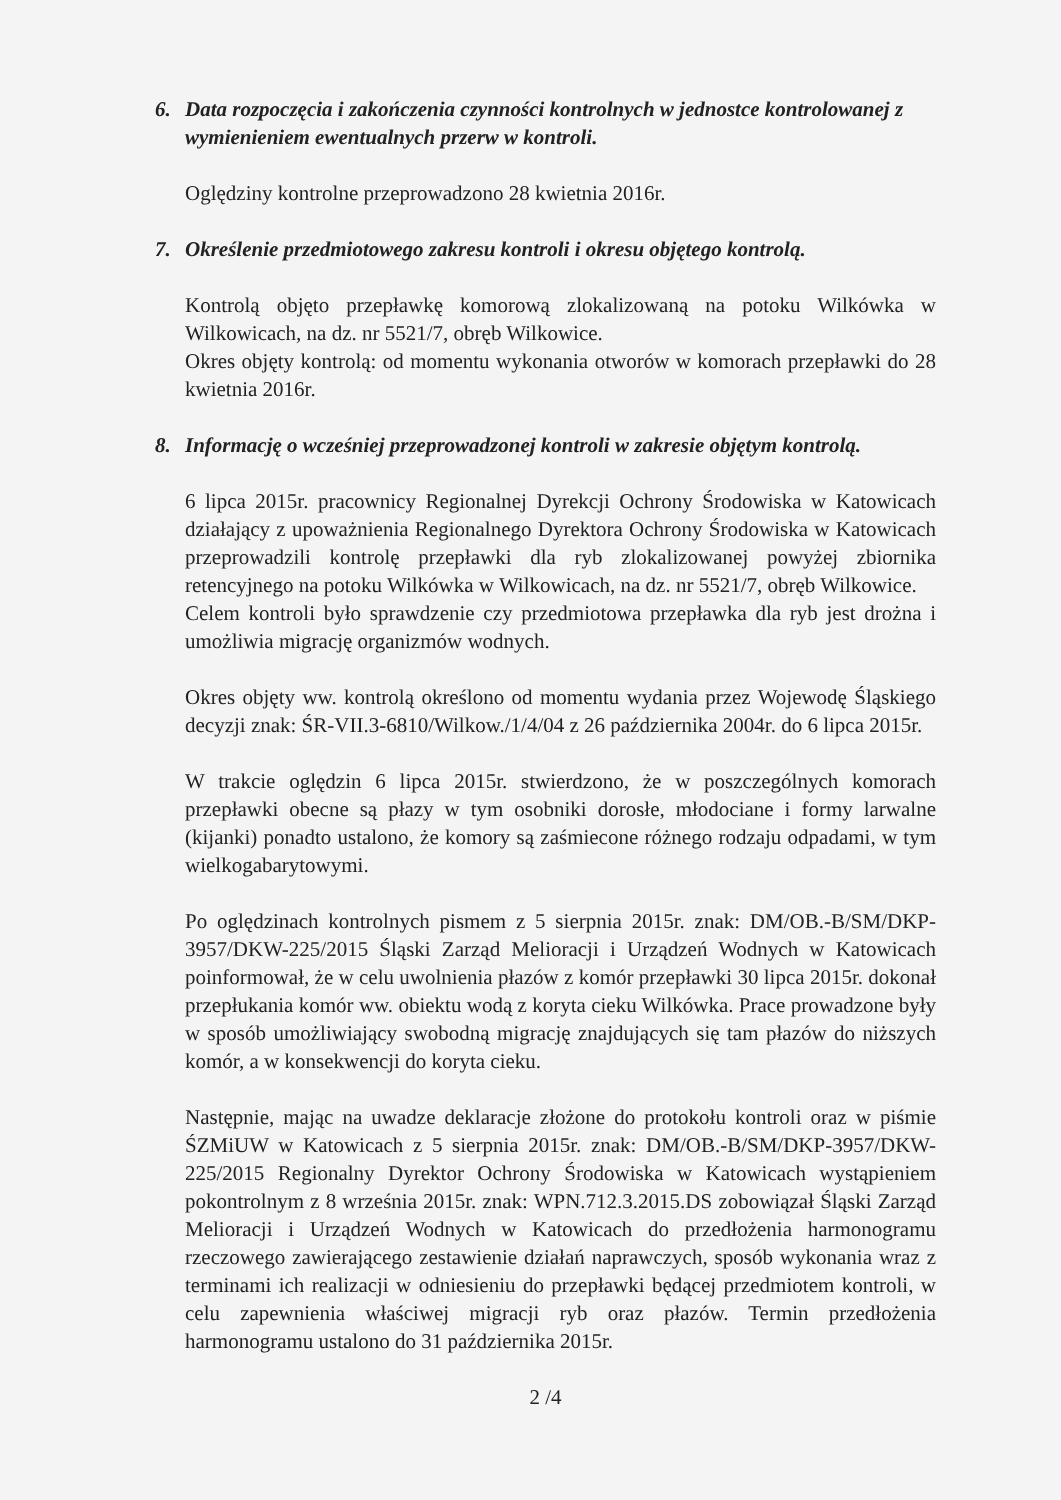6. Data rozpoczęcia i zakończenia czynności kontrolnych w jednostce kontrolowanej z wymienieniem ewentualnych przerw w kontroli.
Oględziny kontrolne przeprowadzono 28 kwietnia 2016r.
7. Określenie przedmiotowego zakresu kontroli i okresu objętego kontrolą.
Kontrolą objęto przepławkę komorową zlokalizowaną na potoku Wilkówka w Wilkowicach, na dz. nr 5521/7, obręb Wilkowice.
Okres objęty kontrolą: od momentu wykonania otworów w komorach przepławki do 28 kwietnia 2016r.
8. Informację o wcześniej przeprowadzonej kontroli w zakresie objętym kontrolą.
6 lipca 2015r. pracownicy Regionalnej Dyrekcji Ochrony Środowiska w Katowicach działający z upoważnienia Regionalnego Dyrektora Ochrony Środowiska w Katowicach przeprowadzili kontrolę przepławki dla ryb zlokalizowanej powyżej zbiornika retencyjnego na potoku Wilkówka w Wilkowicach, na dz. nr 5521/7, obręb Wilkowice.
Celem kontroli było sprawdzenie czy przedmiotowa przepławka dla ryb jest drożna i umożliwia migrację organizmów wodnych.
Okres objęty ww. kontrolą określono od momentu wydania przez Wojewodę Śląskiego decyzji znak: ŚR-VII.3-6810/Wilkow./1/4/04 z 26 października 2004r. do 6 lipca 2015r.
W trakcie oględzin 6 lipca 2015r. stwierdzono, że w poszczególnych komorach przepławki obecne są płazy w tym osobniki dorosłe, młodociane i formy larwalne (kijanki) ponadto ustalono, że komory są zaśmiecone różnego rodzaju odpadami, w tym wielkogabarytowymi.
Po oględzinach kontrolnych pismem z 5 sierpnia 2015r. znak: DM/OB.-B/SM/DKP-3957/DKW-225/2015 Śląski Zarząd Melioracji i Urządzeń Wodnych w Katowicach poinformował, że w celu uwolnienia płazów z komór przepławki 30 lipca 2015r. dokonał przepłukania komór ww. obiektu wodą z koryta cieku Wilkówka. Prace prowadzone były w sposób umożliwiający swobodną migrację znajdujących się tam płazów do niższych komór, a w konsekwencji do koryta cieku.
Następnie, mając na uwadze deklaracje złożone do protokołu kontroli oraz w piśmie ŚZMiUW w Katowicach z 5 sierpnia 2015r. znak: DM/OB.-B/SM/DKP-3957/DKW-225/2015 Regionalny Dyrektor Ochrony Środowiska w Katowicach wystąpieniem pokontrolnym z 8 września 2015r. znak: WPN.712.3.2015.DS zobowiązał Śląski Zarząd Melioracji i Urządzeń Wodnych w Katowicach do przedłożenia harmonogramu rzeczowego zawierającego zestawienie działań naprawczych, sposób wykonania wraz z terminami ich realizacji w odniesieniu do przepławki będącej przedmiotem kontroli, w celu zapewnienia właściwej migracji ryb oraz płazów. Termin przedłożenia harmonogramu ustalono do 31 października 2015r.
2 /4